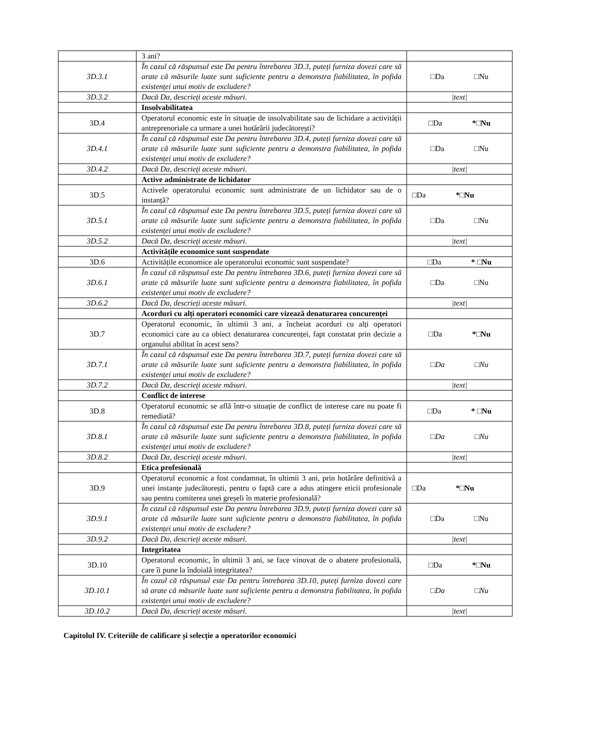| | 3 ani? | |
| 3D.3.1 | În cazul că răspunsul este Da pentru întrebarea 3D.3, puteți furniza dovezi care să arate că măsurile luate sunt suficiente pentru a demonstra fiabilitatea, în pofida existenței unui motiv de excludere? | □Da □Nu |
| 3D.3.2 | Dacă Da, descrieți aceste măsuri. | /text/ |
| | Insolvabilitatea | |
| 3D.4 | Operatorul economic este în situație de insolvabilitate sau de lichidare a activității antreprenoriale ca urmare a unei hotărârii judecătorești? | □Da *□Nu |
| 3D.4.1 | În cazul că răspunsul este Da pentru întrebarea 3D.4, puteți furniza dovezi care să arate că măsurile luate sunt suficiente pentru a demonstra fiabilitatea, în pofida existenței unui motiv de excludere? | □Da □Nu |
| 3D.4.2 | Dacă Da, descrieți aceste măsuri. | /text/ |
| | Active administrate de lichidator | |
| 3D.5 | Activele operatorului economic sunt administrate de un lichidator sau de o instanță? | □Da *□Nu |
| 3D.5.1 | În cazul că răspunsul este Da pentru întrebarea 3D.5, puteți furniza dovezi care să arate că măsurile luate sunt suficiente pentru a demonstra fiabilitatea, în pofida existenței unui motiv de excludere? | □Da □Nu |
| 3D.5.2 | Dacă Da, descrieți aceste măsuri. | /text/ |
| | Activitățile economice sunt suspendate | |
| 3D.6 | Activitățile economice ale operatorului economic sunt suspendate? | □Da * □Nu |
| 3D.6.1 | În cazul că răspunsul este Da pentru întrebarea 3D.6, puteți furniza dovezi care să arate că măsurile luate sunt suficiente pentru a demonstra fiabilitatea, în pofida existenței unui motiv de excludere? | □Da □Nu |
| 3D.6.2 | Dacă Da, descrieți aceste măsuri. | /text/ |
| | Acorduri cu alți operatori economici care vizează denaturarea concurenței | |
| 3D.7 | Operatorul economic, în ultimii 3 ani, a încheiat acorduri cu alți operatori economici care au ca obiect denaturarea concurenței, fapt constatat prin decizie a organului abilitat în acest sens? | □Da *□Nu |
| 3D.7.1 | În cazul că răspunsul este Da pentru întrebarea 3D.7, puteți furniza dovezi care să arate că măsurile luate sunt suficiente pentru a demonstra fiabilitatea, în pofida existenței unui motiv de excludere? | □Da □Nu |
| 3D.7.2 | Dacă Da, descrieți aceste măsuri. | /text/ |
| | Conflict de interese | |
| 3D.8 | Operatorul economic se află într-o situație de conflict de interese care nu poate fi remediată? | □Da * □Nu |
| 3D.8.1 | În cazul că răspunsul este Da pentru întrebarea 3D.8, puteți furniza dovezi care să arate că măsurile luate sunt suficiente pentru a demonstra fiabilitatea, în pofida existenței unui motiv de excludere? | □Da □Nu |
| 3D.8.2 | Dacă Da, descrieți aceste măsuri. | /text/ |
| | Etica profesională | |
| 3D.9 | Operatorul economic a fost condamnat, în ultimii 3 ani, prin hotărâre definitivă a unei instanțe judecătorești, pentru o faptă care a adus atingere eticii profesionale sau pentru comiterea unei greșeli în materie profesională? | □Da *□Nu |
| 3D.9.1 | În cazul că răspunsul este Da pentru întrebarea 3D.9, puteți furniza dovezi care să arate că măsurile luate sunt suficiente pentru a demonstra fiabilitatea, în pofida existenței unui motiv de excludere? | □Da □Nu |
| 3D.9.2 | Dacă Da, descrieți aceste măsuri. | /text/ |
| | Integritatea | |
| 3D.10 | Operatorul economic, în ultimii 3 ani, se face vinovat de o abatere profesională, care îi pune la îndoială integritatea? | □Da *□Nu |
| 3D.10.1 | În cazul că răspunsul este Da pentru întrebarea 3D.10, puteți furniza dovezi care să arate că măsurile luate sunt suficiente pentru a demonstra fiabilitatea, în pofida existenței unui motiv de excludere? | □Da □Nu |
| 3D.10.2 | Dacă Da, descrieți aceste măsuri. | /text/ |
Capitolul IV. Criteriile de calificare și selecție a operatorilor economici